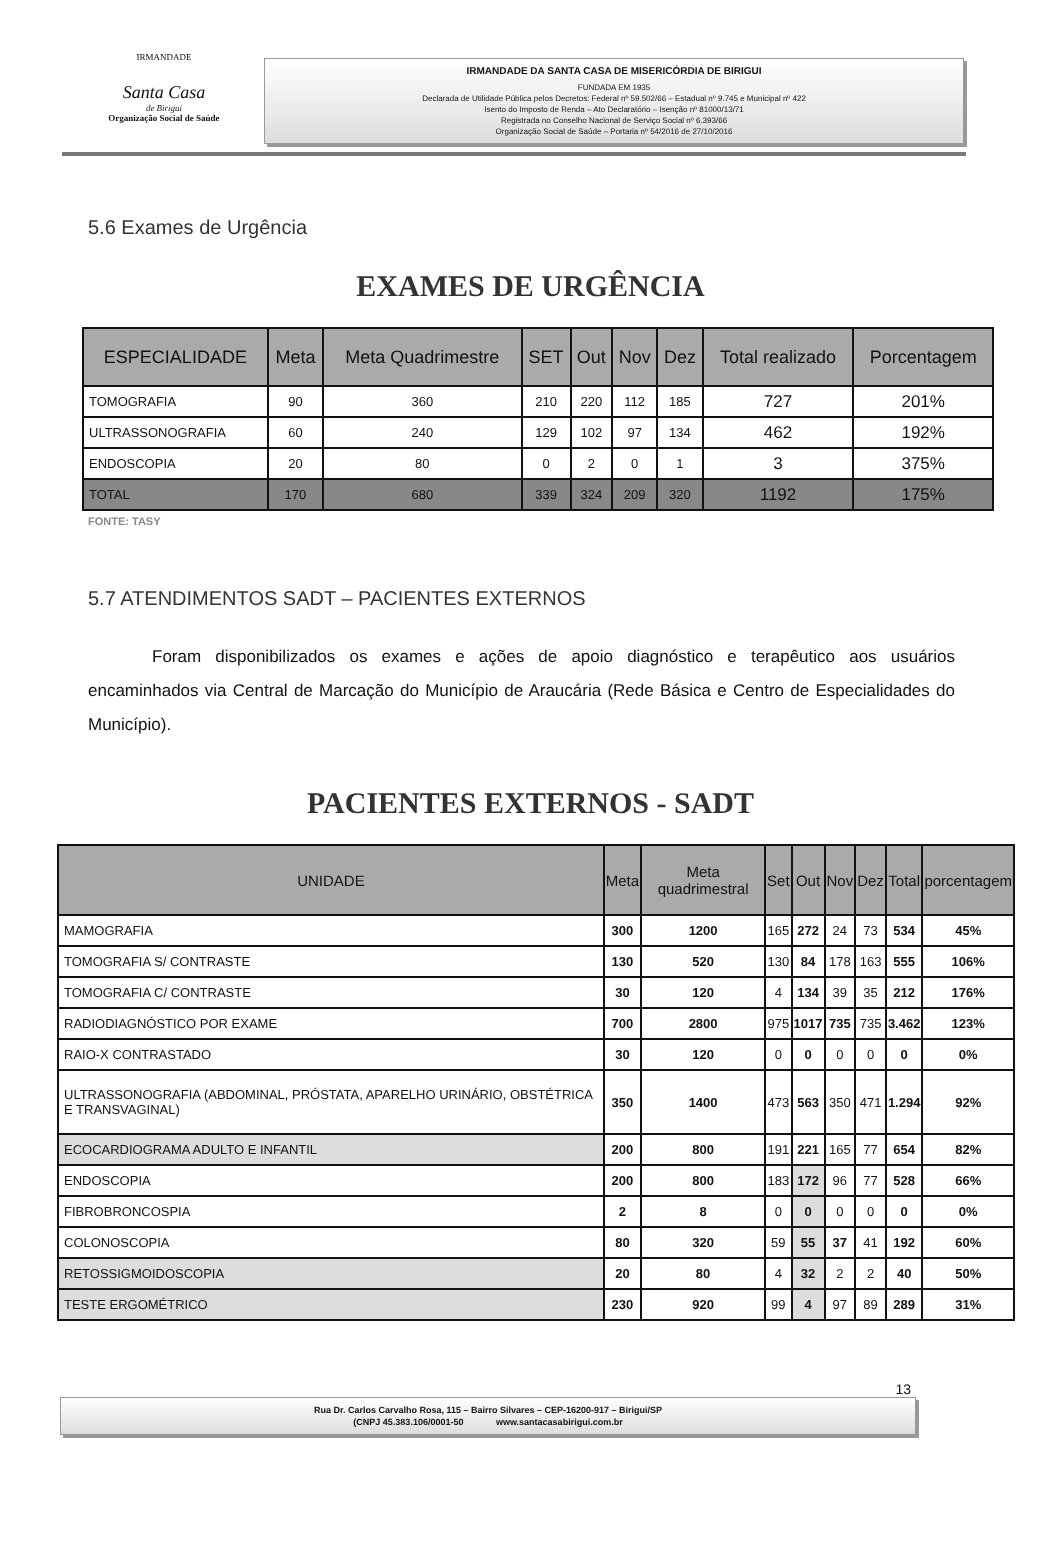IRMANDADE
Santa Casa
de Birigui
Organização Social de Saúde
IRMANDADE DA SANTA CASA DE MISERICÓRDIA DE BIRIGUI
FUNDADA EM 1935
Declarada de Utilidade Pública pelos Decretos: Federal nº 59.502/66 – Estadual nº 9.745 e Municipal nº 422
Isento do Imposto de Renda – Ato Declaratório – Isenção nº 81000/13/71
Registrada no Conselho Nacional de Serviço Social nº 6.393/66
Organização Social de Saúde – Portaria nº 54/2016 de 27/10/2016
5.6 Exames de Urgência
EXAMES DE URGÊNCIA
| ESPECIALIDADE | Meta | Meta Quadrimestre | SET | Out | Nov | Dez | Total realizado | Porcentagem |
| --- | --- | --- | --- | --- | --- | --- | --- | --- |
| TOMOGRAFIA | 90 | 360 | 210 | 220 | 112 | 185 | 727 | 201% |
| ULTRASSONOGRAFIA | 60 | 240 | 129 | 102 | 97 | 134 | 462 | 192% |
| ENDOSCOPIA | 20 | 80 | 0 | 2 | 0 | 1 | 3 | 375% |
| TOTAL | 170 | 680 | 339 | 324 | 209 | 320 | 1192 | 175% |
FONTE: TASY
5.7 ATENDIMENTOS SADT – PACIENTES EXTERNOS
Foram disponibilizados os exames e ações de apoio diagnóstico e terapêutico aos usuários encaminhados via Central de Marcação do Município de Araucária (Rede Básica e Centro de Especialidades do Município).
PACIENTES EXTERNOS - SADT
| UNIDADE | Meta | Meta quadrimestral | Set | Out | Nov | Dez | Total | porcentagem |
| --- | --- | --- | --- | --- | --- | --- | --- | --- |
| MAMOGRAFIA | 300 | 1200 | 165 | 272 | 24 | 73 | 534 | 45% |
| TOMOGRAFIA S/ CONTRASTE | 130 | 520 | 130 | 84 | 178 | 163 | 555 | 106% |
| TOMOGRAFIA C/ CONTRASTE | 30 | 120 | 4 | 134 | 39 | 35 | 212 | 176% |
| RADIODIAGNÓSTICO POR EXAME | 700 | 2800 | 975 | 1017 | 735 | 735 | 3.462 | 123% |
| RAIO-X CONTRASTADO | 30 | 120 | 0 | 0 | 0 | 0 | 0 | 0% |
| ULTRASSONOGRAFIA (ABDOMINAL, PRÓSTATA, APARELHO URINÁRIO, OBSTÉTRICA E TRANSVAGINAL) | 350 | 1400 | 473 | 563 | 350 | 471 | 1.294 | 92% |
| ECOCARDIOGRAMA ADULTO E INFANTIL | 200 | 800 | 191 | 221 | 165 | 77 | 654 | 82% |
| ENDOSCOPIA | 200 | 800 | 183 | 172 | 96 | 77 | 528 | 66% |
| FIBROBRONCOSPIA | 2 | 8 | 0 | 0 | 0 | 0 | 0 | 0% |
| COLONOSCOPIA | 80 | 320 | 59 | 55 | 37 | 41 | 192 | 60% |
| RETOSSIGMOIDOSCOPIA | 20 | 80 | 4 | 32 | 2 | 2 | 40 | 50% |
| TESTE ERGOMÉTRICO | 230 | 920 | 99 | 4 | 97 | 89 | 289 | 31% |
13
Rua Dr. Carlos Carvalho Rosa, 115 – Bairro Silvares – CEP-16200-917 – Birigui/SP
(CNPJ 45.383.106/0001-50 www.santacasabirigui.com.br